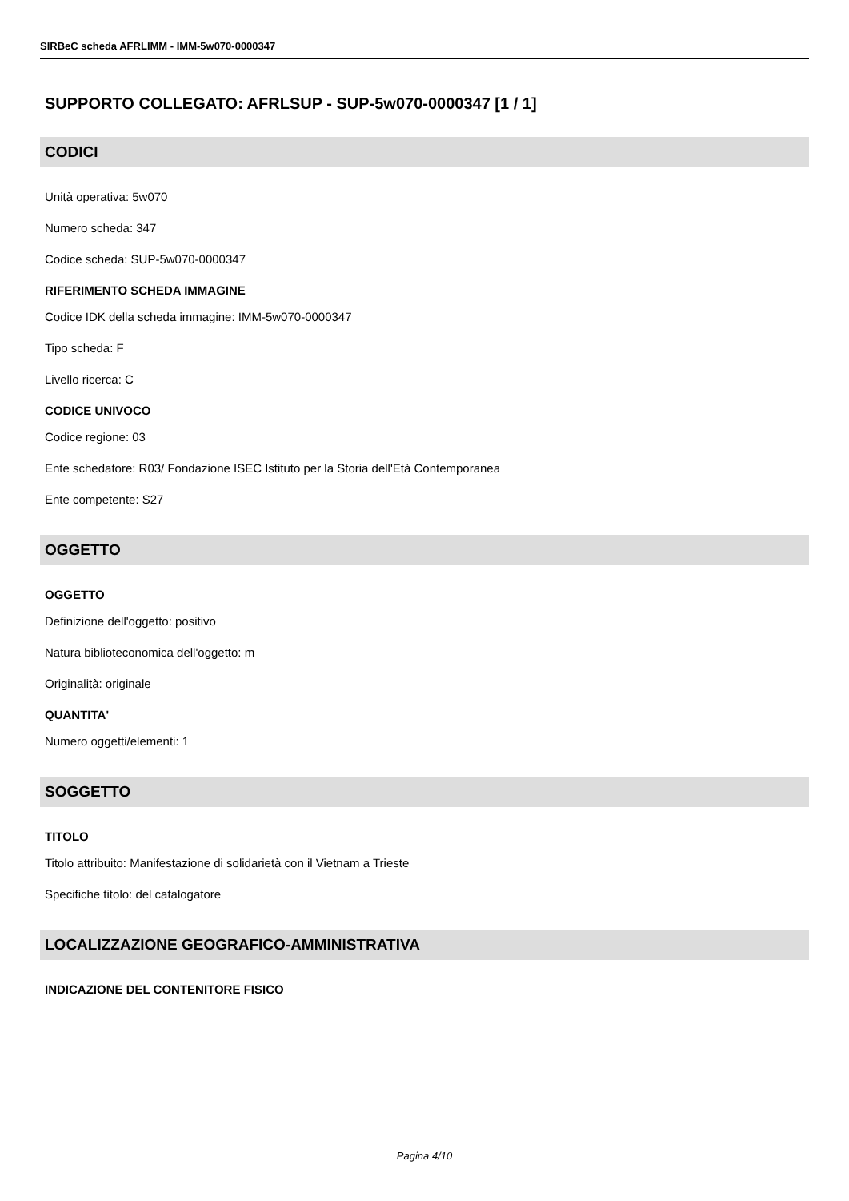SIRBeC scheda AFRLIMM - IMM-5w070-0000347
SUPPORTO COLLEGATO: AFRLSUP - SUP-5w070-0000347 [1 / 1]
CODICI
Unità operativa: 5w070
Numero scheda: 347
Codice scheda: SUP-5w070-0000347
RIFERIMENTO SCHEDA IMMAGINE
Codice IDK della scheda immagine: IMM-5w070-0000347
Tipo scheda: F
Livello ricerca: C
CODICE UNIVOCO
Codice regione: 03
Ente schedatore: R03/ Fondazione ISEC Istituto per la Storia dell'Età Contemporanea
Ente competente: S27
OGGETTO
OGGETTO
Definizione dell'oggetto: positivo
Natura biblioteconomica dell'oggetto: m
Originalità: originale
QUANTITA'
Numero oggetti/elementi: 1
SOGGETTO
TITOLO
Titolo attribuito: Manifestazione di solidarietà con il Vietnam a Trieste
Specifiche titolo: del catalogatore
LOCALIZZAZIONE GEOGRAFICO-AMMINISTRATIVA
INDICAZIONE DEL CONTENITORE FISICO
Pagina 4/10